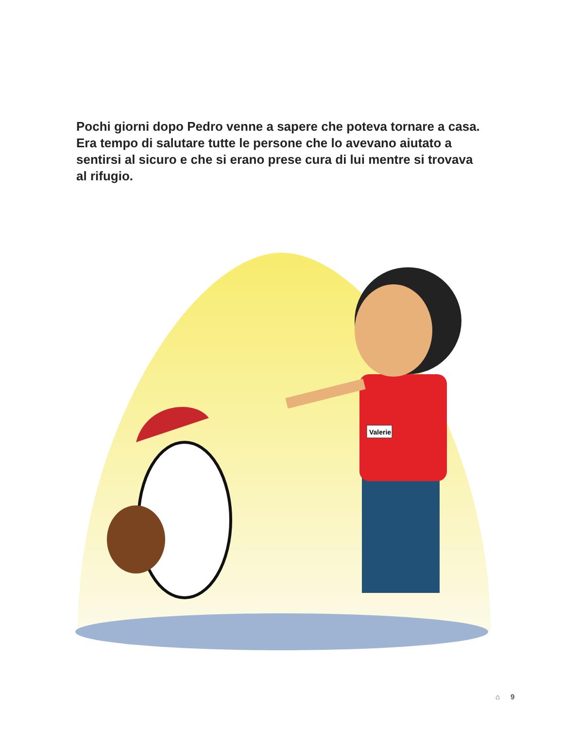Pochi giorni dopo Pedro venne a sapere che poteva tornare a casa. Era tempo di salutare tutte le persone che lo avevano aiutato a sentirsi al sicuro e che si erano prese cura di lui mentre si trovava al rifugio.
Valerie
⌂ 9